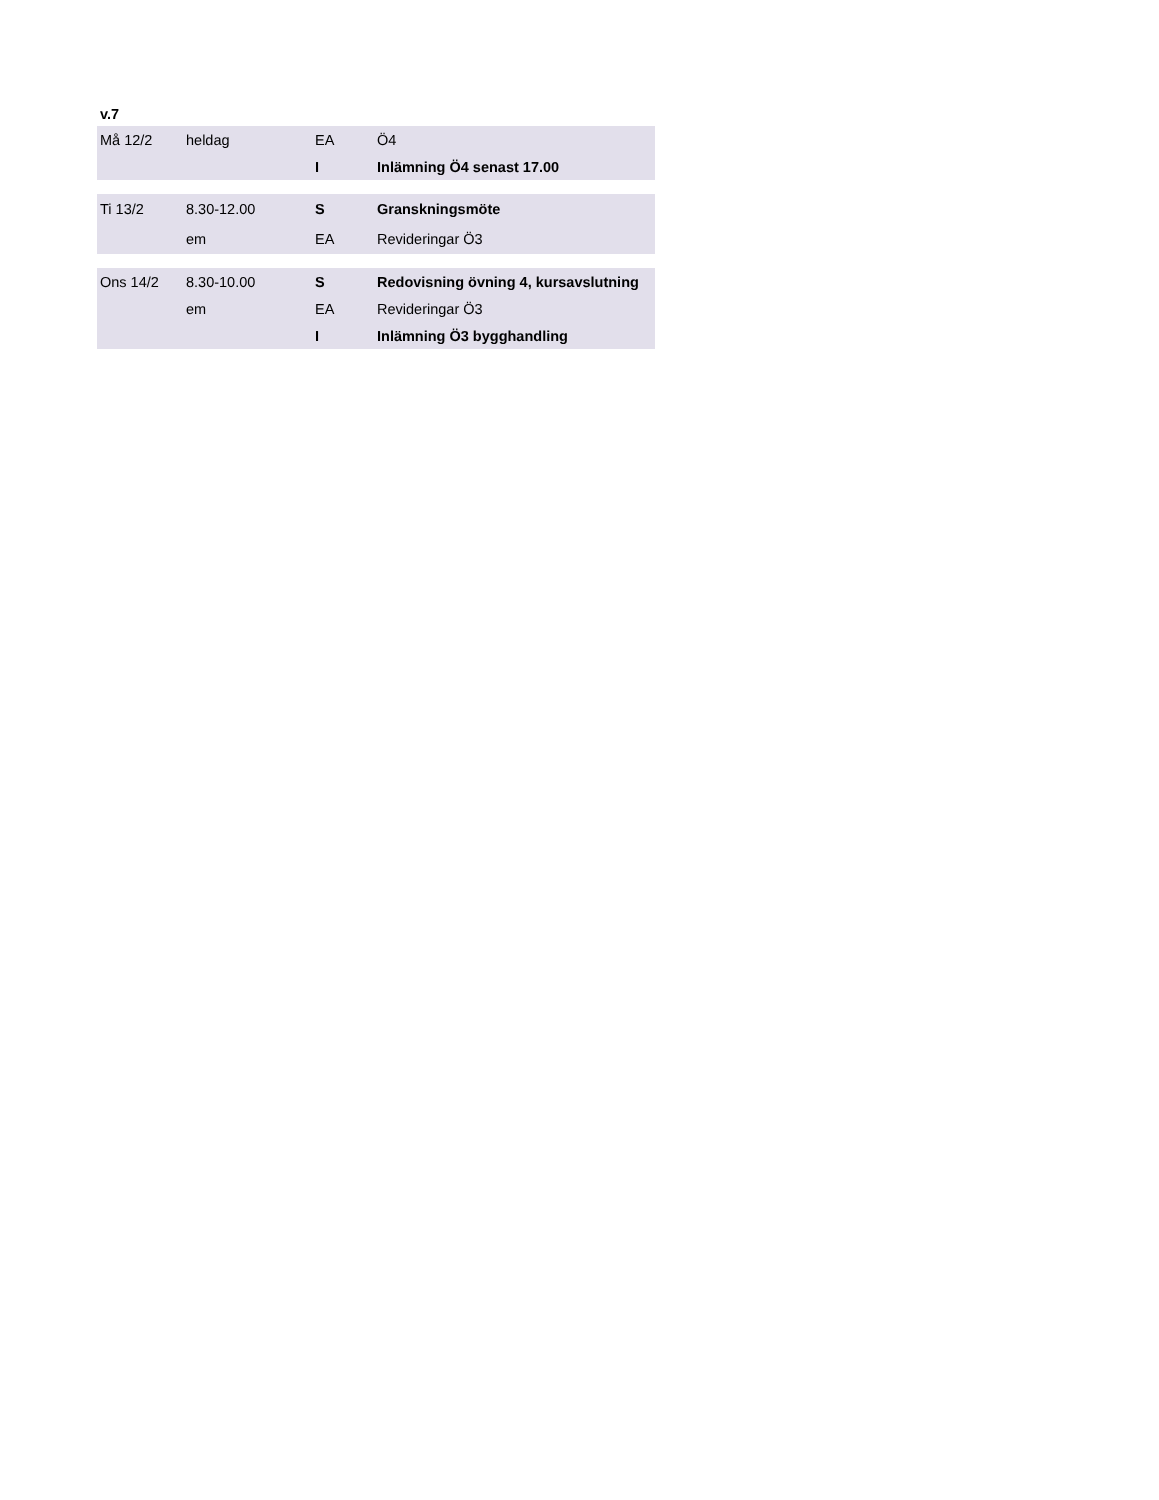v.7
| Må 12/2 | heldag | EA | Ö4 |
| | | I | Inlämning Ö4 senast 17.00 |
| Ti 13/2 | 8.30-12.00 | S | Granskningsmöte |
| | em | EA | Revideringar Ö3 |
| Ons 14/2 | 8.30-10.00 | S | Redovisning övning 4, kursavslutning |
| | em | EA | Revideringar Ö3 |
| | | I | Inlämning Ö3 bygghandling |